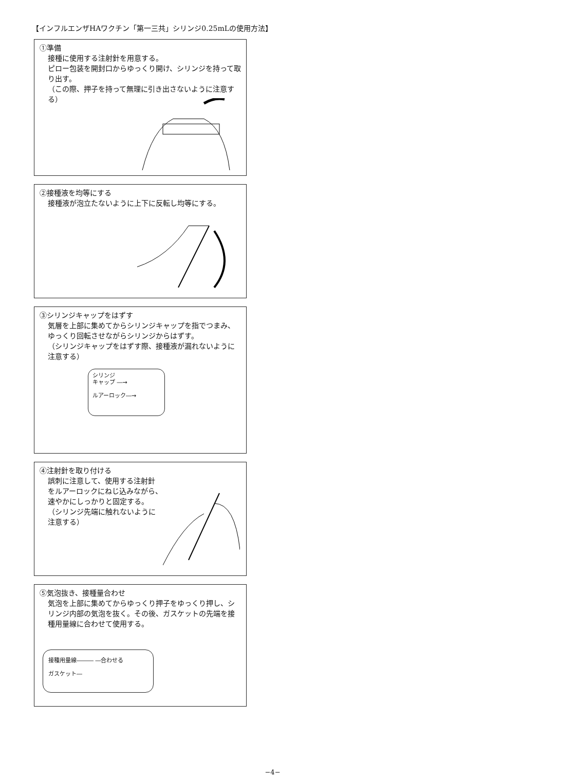【インフルエンザHAワクチン「第一三共」シリンジ0.25mLの使用方法】
①準備
接種に使用する注射針を用意する。
ピロー包装を開封口からゆっくり開け、シリンジを持って取り出す。
（この際、押子を持って無理に引き出さないように注意する）
②接種液を均等にする
接種液が泡立たないように上下に反転し均等にする。
③シリンジキャップをはずす
気層を上部に集めてからシリンジキャップを指でつまみ、ゆっくり回転させながらシリンジからはずす。
（シリンジキャップをはずす際、接種液が漏れないように注意する）
シリンジ
キャップ ―→
ルアーロック―→
④注射針を取り付ける
誤刺に注意して、使用する注射針
をルアーロックにねじ込みながら、
速やかにしっかりと固定する。
（シリンジ先端に触れないように
注意する）
⑤気泡抜き、接種量合わせ
気泡を上部に集めてからゆっくり押子をゆっくり押し、シリンジ内部の気泡を抜く。その後、ガスケットの先端を接種用量線に合わせて使用する。
接種用量線――― ―合わせる
ガスケット―
−4−